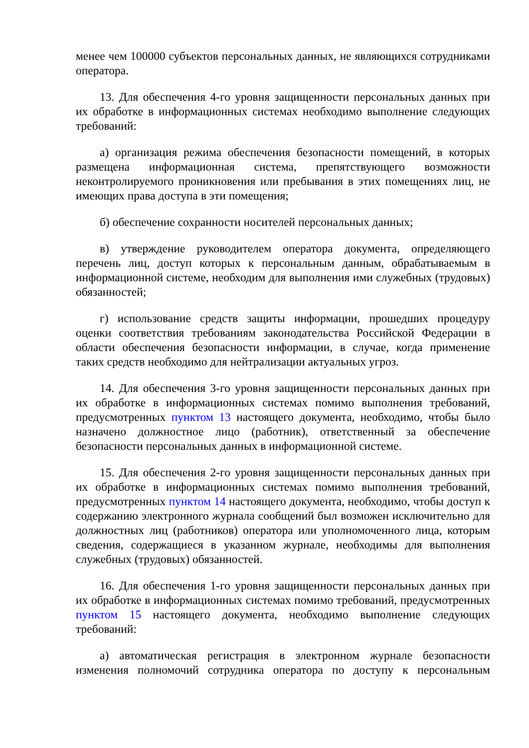менее чем 100000 субъектов персональных данных, не являющихся сотрудниками оператора.
13. Для обеспечения 4-го уровня защищенности персональных данных при их обработке в информационных системах необходимо выполнение следующих требований:
а) организация режима обеспечения безопасности помещений, в которых размещена информационная система, препятствующего возможности неконтролируемого проникновения или пребывания в этих помещениях лиц, не имеющих права доступа в эти помещения;
б) обеспечение сохранности носителей персональных данных;
в) утверждение руководителем оператора документа, определяющего перечень лиц, доступ которых к персональным данным, обрабатываемым в информационной системе, необходим для выполнения ими служебных (трудовых) обязанностей;
г) использование средств защиты информации, прошедших процедуру оценки соответствия требованиям законодательства Российской Федерации в области обеспечения безопасности информации, в случае, когда применение таких средств необходимо для нейтрализации актуальных угроз.
14. Для обеспечения 3-го уровня защищенности персональных данных при их обработке в информационных системах помимо выполнения требований, предусмотренных пунктом 13 настоящего документа, необходимо, чтобы было назначено должностное лицо (работник), ответственный за обеспечение безопасности персональных данных в информационной системе.
15. Для обеспечения 2-го уровня защищенности персональных данных при их обработке в информационных системах помимо выполнения требований, предусмотренных пунктом 14 настоящего документа, необходимо, чтобы доступ к содержанию электронного журнала сообщений был возможен исключительно для должностных лиц (работников) оператора или уполномоченного лица, которым сведения, содержащиеся в указанном журнале, необходимы для выполнения служебных (трудовых) обязанностей.
16. Для обеспечения 1-го уровня защищенности персональных данных при их обработке в информационных системах помимо требований, предусмотренных пунктом 15 настоящего документа, необходимо выполнение следующих требований:
а) автоматическая регистрация в электронном журнале безопасности изменения полномочий сотрудника оператора по доступу к персональным